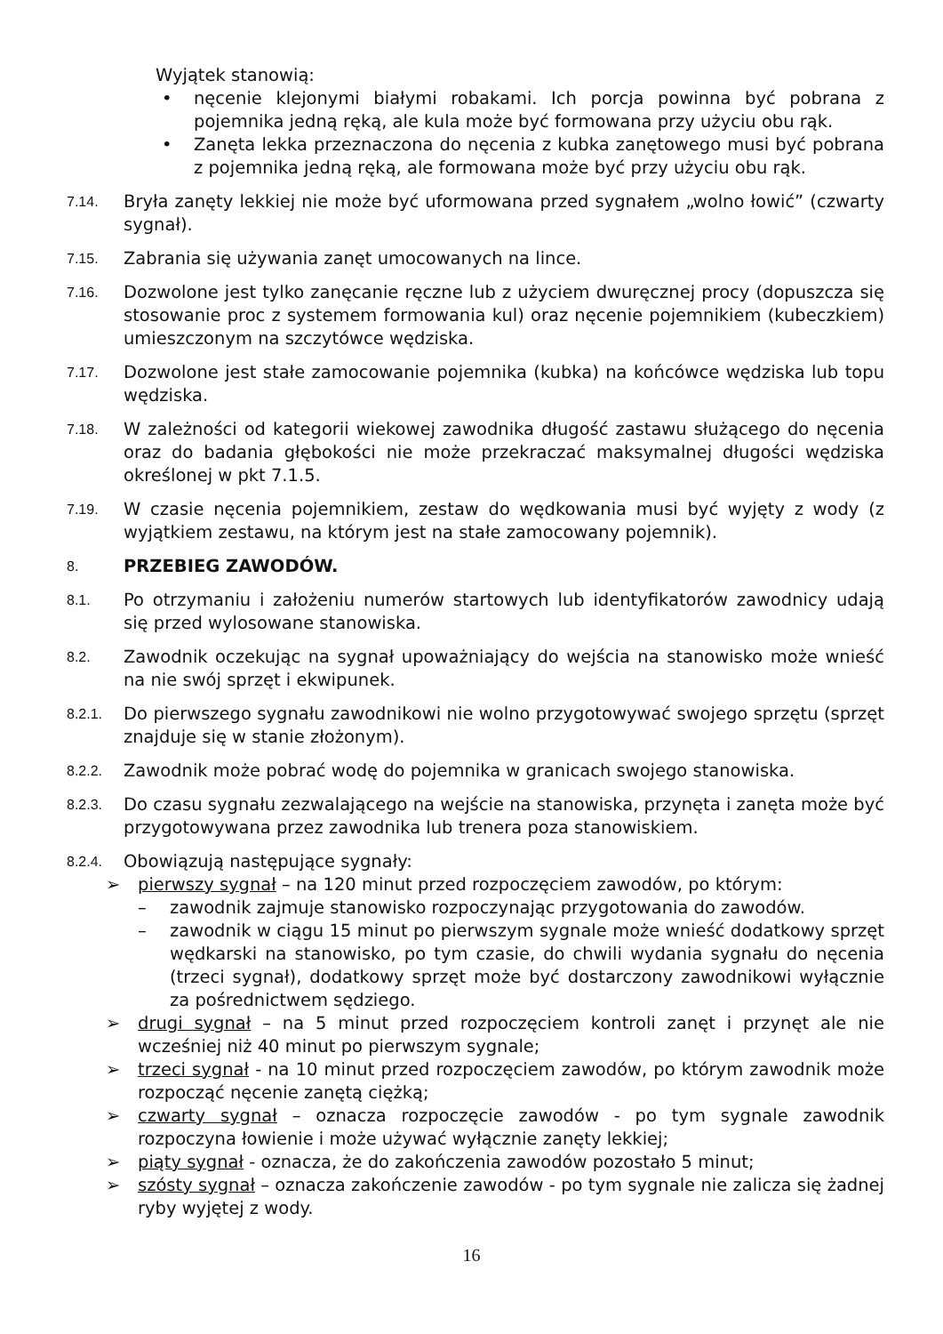Wyjątek stanowią:
• nęcenie klejonymi białymi robakami. Ich porcja powinna być pobrana z pojemnika jedną ręką, ale kula może być formowana przy użyciu obu rąk.
• Zanęta lekka przeznaczona do nęcenia z kubka zanętowego musi być pobrana z pojemnika jedną ręką, ale formowana może być przy użyciu obu rąk.
7.14. Bryła zanęty lekkiej nie może być uformowana przed sygnałem „wolno łowić” (czwarty sygnał).
7.15. Zabrania się używania zanęt umocowanych na lince.
7.16. Dozwolone jest tylko zanęcanie ręczne lub z użyciem dwuręcznej procy (dopuszcza się stosowanie proc z systemem formowania kul) oraz nęcenie pojemnikiem (kubeczkiem) umieszczonym na szczytówce wędziska.
7.17. Dozwolone jest stałe zamocowanie pojemnika (kubka) na końcówce wędziska lub topu wędziska.
7.18. W zależności od kategorii wiekowej zawodnika długość zastawu służącego do nęcenia oraz do badania głębokości nie może przekraczać maksymalnej długości wędziska określonej w pkt 7.1.5.
7.19. W czasie nęcenia pojemnikiem, zestaw do wędkowania musi być wyjęty z wody (z wyjątkiem zestawu, na którym jest na stałe zamocowany pojemnik).
8. PRZEBIEG ZAWODÓW.
8.1. Po otrzymaniu i założeniu numerów startowych lub identyfikatorów zawodnicy udają się przed wylosowane stanowiska.
8.2. Zawodnik oczekując na sygnał upoważniający do wejścia na stanowisko może wnieść na nie swój sprzęt i ekwipunek.
8.2.1. Do pierwszego sygnału zawodnikowi nie wolno przygotowywać swojego sprzętu (sprzęt znajduje się w stanie złożonym).
8.2.2. Zawodnik może pobrać wodę do pojemnika w granicach swojego stanowiska.
8.2.3. Do czasu sygnału zezwalającego na wejście na stanowiska, przynęta i zanęta może być przygotowywana przez zawodnika lub trenera poza stanowiskiem.
8.2.4. Obowiązują następujące sygnały:
➢ pierwszy sygnał – na 120 minut przed rozpoczęciem zawodów, po którym:
– zawodnik zajmuje stanowisko rozpoczynając przygotowania do zawodów.
– zawodnik w ciągu 15 minut po pierwszym sygnale może wnieść dodatkowy sprzęt wędkarski na stanowisko, po tym czasie, do chwili wydania sygnału do nęcenia (trzeci sygnał), dodatkowy sprzęt może być dostarczony zawodnikowi wyłącznie za pośrednictwem sędziego.
➢ drugi sygnał – na 5 minut przed rozpoczęciem kontroli zanęt i przynęt ale nie wcześniej niż 40 minut po pierwszym sygnale;
➢ trzeci sygnał - na 10 minut przed rozpoczęciem zawodów, po którym zawodnik może rozpocząć nęcenie zanętą ciężką;
➢ czwarty sygnał – oznacza rozpoczęcie zawodów - po tym sygnale zawodnik rozpoczyna łowienie i może używać wyłącznie zanęty lekkiej;
➢ piąty sygnał - oznacza, że do zakończenia zawodów pozostało 5 minut;
➢ szósty sygnał – oznacza zakończenie zawodów - po tym sygnale nie zalicza się żadnej ryby wyjętej z wody.
16